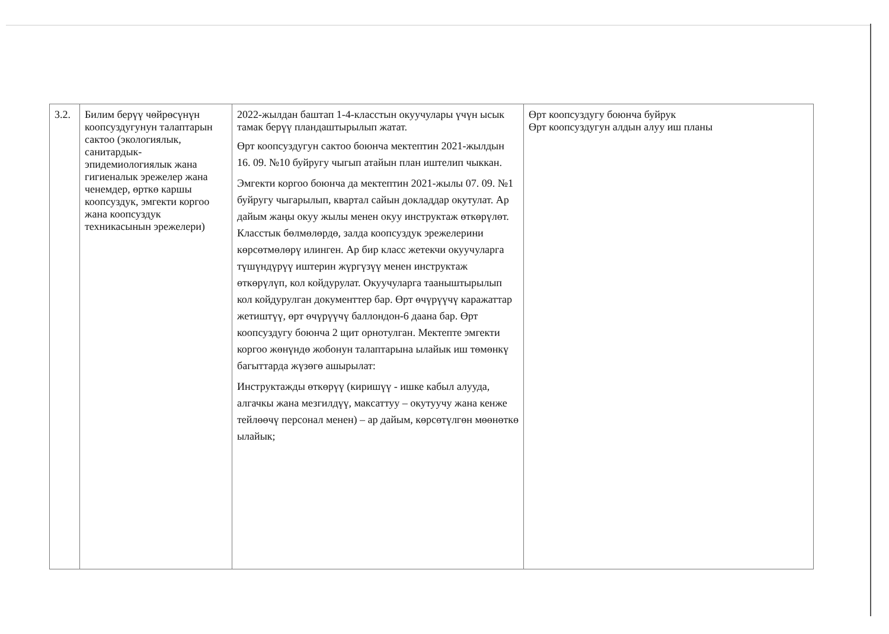| 3.2. | Билим берүү чөйрөсүнүн коопсуздугунун талаптарын сактоо (экологиялык, санитардык-эпидемиологиялык жана гигиеналык эрежелер жана ченемдер, өрткө каршы коопсуздук, эмгекти коргоо жана коопсуздук техникасынын эрежелери) | 2022-жылдан баштап 1-4-класстын окуучулары үчүн ысык тамак берүү пландаштырылып жатат. Өрт коопсуздугун сактоо боюнча мектептин 2021-жылдын 16. 09. №10 буйругу чыгып атайын план иштелип чыккан. Эмгекти коргоо боюнча да мектептин 2021-жылы 07. 09. №1 буйругу чыгарылып, квартал сайын докладдар окутулат. Ар дайым жаңы окуу жылы менен окуу инструктаж өткөрүлөт. Класстык бөлмөлөрдө, залда коопсуздук эрежелерини көрсөтмөлөрү илинген. Ар бир класс жетекчи окуучуларга түшүндүрүү иштерин жүргүзүү менен инструктаж өткөрүлүп, кол койдурулат. Окуучуларга тааныштырылып кол койдурулган документтер бар. Өрт өчүрүүчү каражаттар жетиштүү, өрт өчүрүүчү баллондон-6 даана бар. Өрт коопсуздугу боюнча 2 щит орнотулган. Мектепте эмгекти коргоо жөнүндө жобонун талаптарына ылайык иш төмөнкү багыттарда жүзөгө ашырылат: Инструктажды өткөрүү (киришүү - ишке кабыл алууда, алгачкы жана мезгилдүү, максаттуу – окутуучу жана кенже тейлөөчү персонал менен) – ар дайым, көрсөтүлгөн мөөнөткө ылайык; | Өрт коопсуздугу боюнча буйрук Өрт коопсуздугун алдын алуу иш планы |